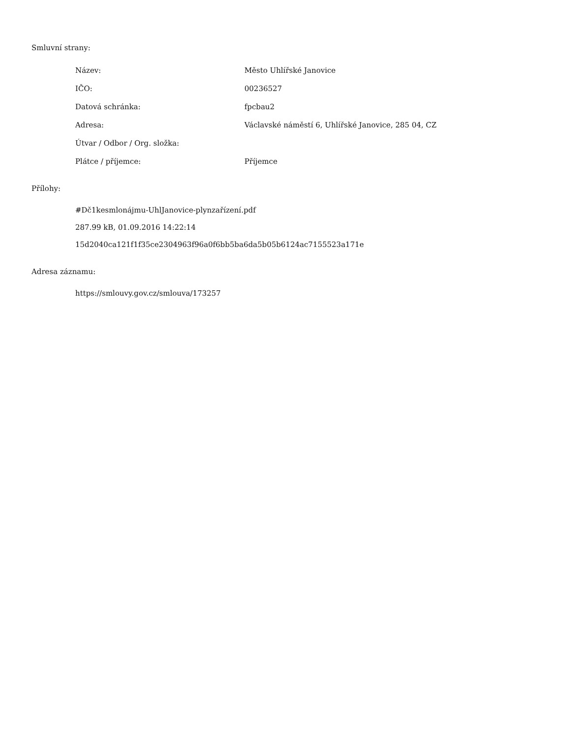Smluvní strany:
| Název: | Město Uhlířské Janovice |
| IČO: | 00236527 |
| Datová schránka: | fpcbau2 |
| Adresa: | Václavské náměstí 6, Uhlířské Janovice, 285 04, CZ |
| Útvar / Odbor / Org. složka: | |
| Plátce / příjemce: | Příjemce |
Přílohy:
#Dč1kesmlonájmu-UhlJanovice-plynzařízení.pdf
287.99 kB, 01.09.2016 14:22:14
15d2040ca121f1f35ce2304963f96a0f6bb5ba6da5b05b6124ac7155523a171e
Adresa záznamu:
https://smlouvy.gov.cz/smlouva/173257